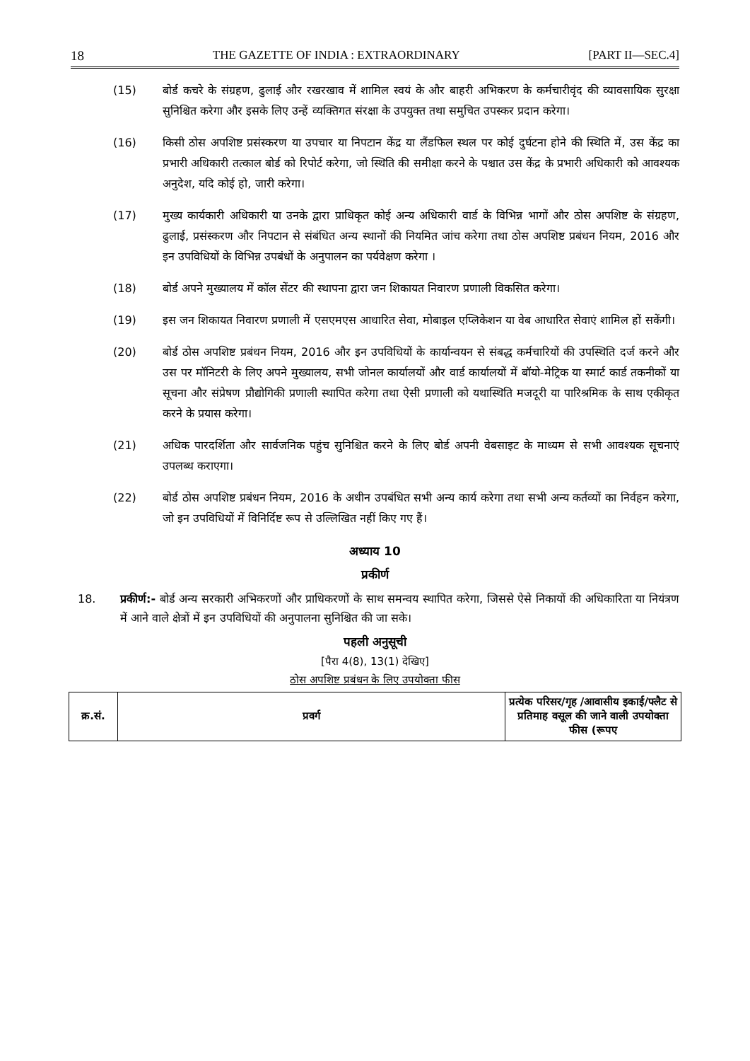18 THE GAZETTE OF INDIA : EXTRAORDINARY [PART II—SEC.4]
(15) बोर्ड कचरे के संग्रहण, ढुलाई और रखरखाव में शामिल स्वयं के और बाहरी अभिकरण के कर्मचारीवृंद की व्यावसायिक सुरक्षा सुनिश्चित करेगा और इसके लिए उन्हें व्यक्तिगत संरक्षा के उपयुक्त तथा समुचित उपस्कर प्रदान करेगा।
(16) किसी ठोस अपशिष्ट प्रसंस्करण या उपचार या निपटान केंद्र या लैंडफिल स्थल पर कोई दुर्घटना होने की स्थिति में, उस केंद्र का प्रभारी अधिकारी तत्काल बोर्ड को रिपोर्ट करेगा, जो स्थिति की समीक्षा करने के पश्चात उस केंद्र के प्रभारी अधिकारी को आवश्यक अनुदेश, यदि कोई हो, जारी करेगा।
(17) मुख्य कार्यकारी अधिकारी या उनके द्वारा प्राधिकृत कोई अन्य अधिकारी वार्ड के विभिन्न भागों और ठोस अपशिष्ट के संग्रहण, ढुलाई, प्रसंस्करण और निपटान से संबंधित अन्य स्थानों की नियमित जांच करेगा तथा ठोस अपशिष्ट प्रबंधन नियम, 2016 और इन उपविधियों के विभिन्न उपबंधों के अनुपालन का पर्यवेक्षण करेगा ।
(18) बोर्ड अपने मुख्यालय में कॉल सेंटर की स्थापना द्वारा जन शिकायत निवारण प्रणाली विकसित करेगा।
(19) इस जन शिकायत निवारण प्रणाली में एसएमएस आधारित सेवा, मोबाइल एप्लिकेशन या वेब आधारित सेवाएं शामिल हों सकेंगी।
(20) बोर्ड ठोस अपशिष्ट प्रबंधन नियम, 2016 और इन उपविधियों के कार्यान्वयन से संबद्ध कर्मचारियों की उपस्थिति दर्ज करने और उस पर मॉनिटरी के लिए अपने मुख्यालय, सभी जोनल कार्यालयों और वार्ड कार्यालयों में बॉयो-मेट्रिक या स्मार्ट कार्ड तकनीकों या सूचना और संप्रेषण प्रौद्योगिकी प्रणाली स्थापित करेगा तथा ऐसी प्रणाली को यथास्थिति मजदूरी या पारिश्रमिक के साथ एकीकृत करने के प्रयास करेगा।
(21) अधिक पारदर्शिता और सार्वजनिक पहुंच सुनिश्चित करने के लिए बोर्ड अपनी वेबसाइट के माध्यम से सभी आवश्यक सूचनाएं उपलब्ध कराएगा।
(22) बोर्ड ठोस अपशिष्ट प्रबंधन नियम, 2016 के अधीन उपबंधित सभी अन्य कार्य करेगा तथा सभी अन्य कर्तव्यों का निर्वहन करेगा, जो इन उपविधियों में विनिर्दिष्ट रूप से उल्लिखित नहीं किए गए हैं।
अध्याय 10
प्रकीर्ण
18. प्रकीर्ण:- बोर्ड अन्य सरकारी अभिकरणों और प्राधिकरणों के साथ समन्वय स्थापित करेगा, जिससे ऐसे निकायों की अधिकारिता या नियंत्रण में आने वाले क्षेत्रों में इन उपविधियों की अनुपालना सुनिश्चित की जा सके।
पहली अनुसूची
[पैरा 4(8), 13(1) देखिए]
ठोस अपशिष्ट प्रबंधन के लिए उपयोक्ता फीस
| क्र.सं. | प्रवर्ग | प्रत्येक परिसर/गृह /आवासीय इकाई/फ्लैट से प्रतिमाह वसूल की जाने वाली उपयोक्ता फीस (रूपए |
| --- | --- | --- |